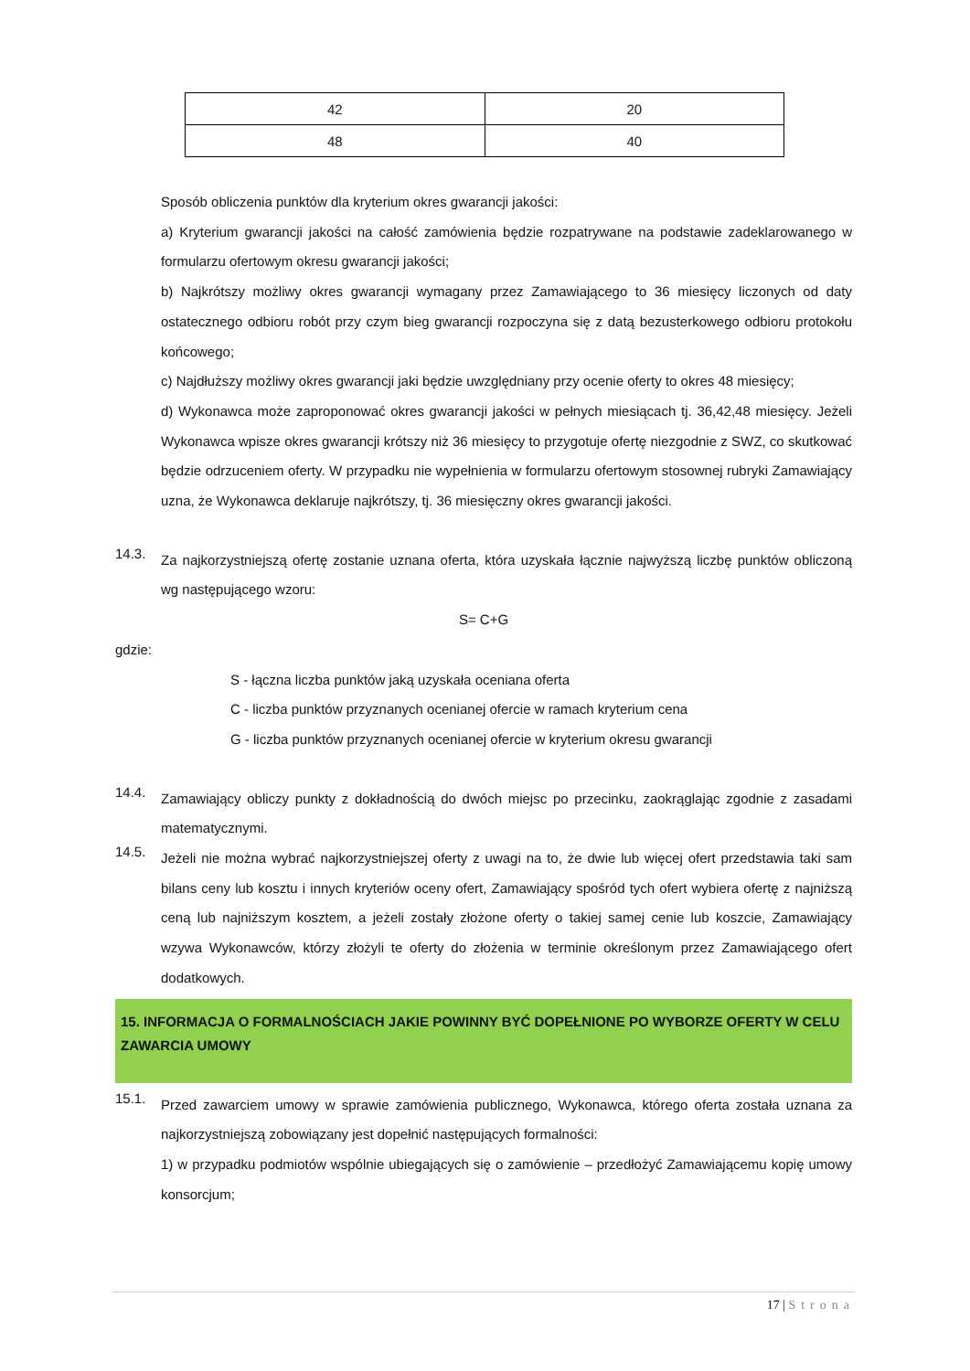| 42 | 20 |
| 48 | 40 |
Sposób obliczenia punktów dla kryterium okres gwarancji jakości:
a) Kryterium gwarancji jakości na całość zamówienia będzie rozpatrywane na podstawie zadeklarowanego w formularzu ofertowym okresu gwarancji jakości;
b) Najkrótszy możliwy okres gwarancji wymagany przez Zamawiającego to 36 miesięcy liczonych od daty ostatecznego odbioru robót przy czym bieg gwarancji rozpoczyna się z datą bezusterkowego odbioru protokołu końcowego;
c) Najdłuższy możliwy okres gwarancji jaki będzie uwzględniany przy ocenie oferty to okres 48 miesięcy;
d) Wykonawca może zaproponować okres gwarancji jakości w pełnych miesiącach tj. 36,42,48 miesięcy. Jeżeli Wykonawca wpisze okres gwarancji krótszy niż 36 miesięcy to przygotuje ofertę niezgodnie z SWZ, co skutkować będzie odrzuceniem oferty. W przypadku nie wypełnienia w formularzu ofertowym stosownej rubryki Zamawiający uzna, że Wykonawca deklaruje najkrótszy, tj. 36 miesięczny okres gwarancji jakości.
14.3.
Za najkorzystniejszą ofertę zostanie uznana oferta, która uzyskała łącznie najwyższą liczbę punktów obliczoną wg następującego wzoru:
S= C+G
gdzie:
S - łączna liczba punktów jaką uzyskała oceniana oferta
C - liczba punktów przyznanych ocenianej ofercie w ramach kryterium cena
G - liczba punktów przyznanych ocenianej ofercie w kryterium okresu gwarancji
14.4.
Zamawiający obliczy punkty z dokładnością do dwóch miejsc po przecinku, zaokrąglając zgodnie z zasadami matematycznymi.
14.5.
Jeżeli nie można wybrać najkorzystniejszej oferty z uwagi na to, że dwie lub więcej ofert przedstawia taki sam bilans ceny lub kosztu i innych kryteriów oceny ofert, Zamawiający spośród tych ofert wybiera ofertę z najniższą ceną lub najniższym kosztem, a jeżeli zostały złożone oferty o takiej samej cenie lub koszcie, Zamawiający wzywa Wykonawców, którzy złożyli te oferty do złożenia w terminie określonym przez Zamawiającego ofert dodatkowych.
15. INFORMACJA O FORMALNOŚCIACH JAKIE POWINNY BYĆ DOPEŁNIONE PO WYBORZE OFERTY W CELU ZAWARCIA UMOWY
15.1.
Przed zawarciem umowy w sprawie zamówienia publicznego, Wykonawca, którego oferta została uznana za najkorzystniejszą zobowiązany jest dopełnić następujących formalności:
1) w przypadku podmiotów wspólnie ubiegających się o zamówienie – przedłożyć Zamawiającemu kopię umowy konsorcjum;
17 | Strona